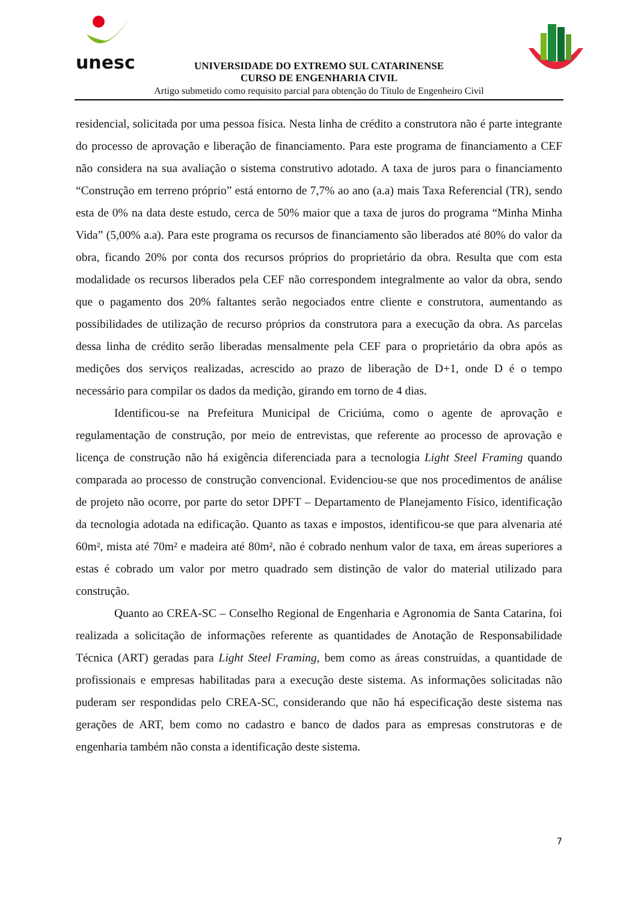unesc
UNIVERSIDADE DO EXTREMO SUL CATARINENSE
CURSO DE ENGENHARIA CIVIL
Artigo submetido como requisito parcial para obtenção do Título de Engenheiro Civil
residencial, solicitada por uma pessoa física. Nesta linha de crédito a construtora não é parte integrante do processo de aprovação e liberação de financiamento. Para este programa de financiamento a CEF não considera na sua avaliação o sistema construtivo adotado. A taxa de juros para o financiamento “Construção em terreno próprio” está entorno de 7,7% ao ano (a.a) mais Taxa Referencial (TR), sendo esta de 0% na data deste estudo, cerca de 50% maior que a taxa de juros do programa “Minha Minha Vida” (5,00% a.a). Para este programa os recursos de financiamento são liberados até 80% do valor da obra, ficando 20% por conta dos recursos próprios do proprietário da obra. Resulta que com esta modalidade os recursos liberados pela CEF não correspondem integralmente ao valor da obra, sendo que o pagamento dos 20% faltantes serão negociados entre cliente e construtora, aumentando as possibilidades de utilização de recurso próprios da construtora para a execução da obra. As parcelas dessa linha de crédito serão liberadas mensalmente pela CEF para o proprietário da obra após as medições dos serviços realizadas, acrescido ao prazo de liberação de D+1, onde D é o tempo necessário para compilar os dados da medição, girando em torno de 4 dias.
Identificou-se na Prefeitura Municipal de Criciúma, como o agente de aprovação e regulamentação de construção, por meio de entrevistas, que referente ao processo de aprovação e licença de construção não há exigência diferenciada para a tecnologia Light Steel Framing quando comparada ao processo de construção convencional. Evidenciou-se que nos procedimentos de análise de projeto não ocorre, por parte do setor DPFT – Departamento de Planejamento Físico, identificação da tecnologia adotada na edificação. Quanto as taxas e impostos, identificou-se que para alvenaria até 60m², mista até 70m² e madeira até 80m², não é cobrado nenhum valor de taxa, em áreas superiores a estas é cobrado um valor por metro quadrado sem distinção de valor do material utilizado para construção.
Quanto ao CREA-SC – Conselho Regional de Engenharia e Agronomia de Santa Catarina, foi realizada a solicitação de informações referente as quantidades de Anotação de Responsabilidade Técnica (ART) geradas para Light Steel Framing, bem como as áreas construídas, a quantidade de profissionais e empresas habilitadas para a execução deste sistema. As informações solicitadas não puderam ser respondidas pelo CREA-SC, considerando que não há especificação deste sistema nas gerações de ART, bem como no cadastro e banco de dados para as empresas construtoras e de engenharia também não consta a identificação deste sistema.
7